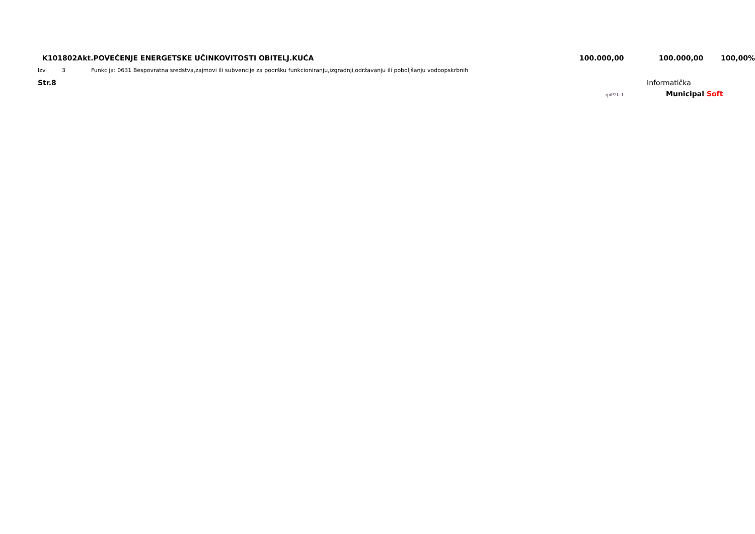| K101802Akt. | POVEĆENJE ENERGETSKE UČINKOVITOSTI OBITELJ.KUĆA | 100.000,00 | 100.000,00 | 100,00% |
| Izv. | 3 | Funkcija: 0631 Bespovratna sredstva,zajmovi ili subvencije za podršku funkcioniranju,izgradnji,održavanju ili poboljšanju vodoopskrbnih |
Str.8 Informatička
rptP2L-1
Municipal Soft